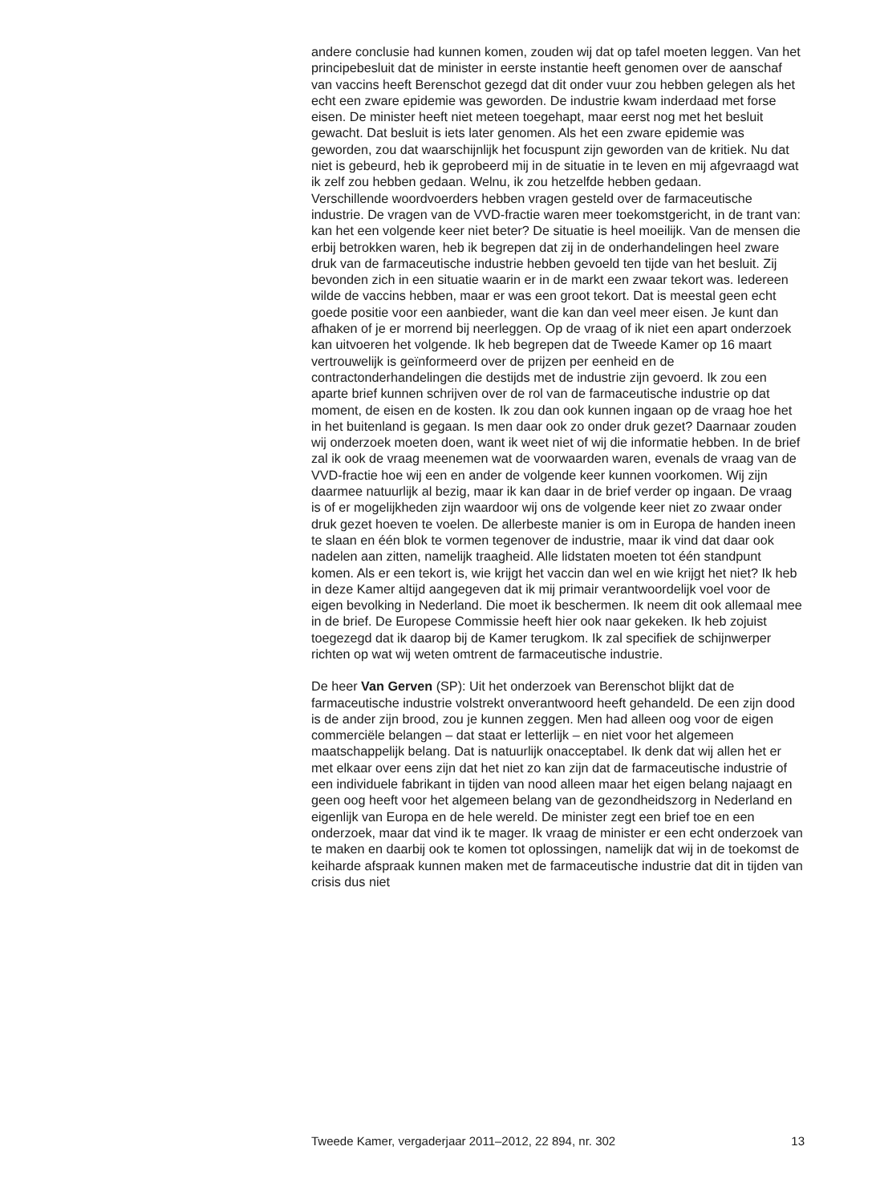andere conclusie had kunnen komen, zouden wij dat op tafel moeten leggen. Van het principebesluit dat de minister in eerste instantie heeft genomen over de aanschaf van vaccins heeft Berenschot gezegd dat dit onder vuur zou hebben gelegen als het echt een zware epidemie was geworden. De industrie kwam inderdaad met forse eisen. De minister heeft niet meteen toegehapt, maar eerst nog met het besluit gewacht. Dat besluit is iets later genomen. Als het een zware epidemie was geworden, zou dat waarschijnlijk het focuspunt zijn geworden van de kritiek. Nu dat niet is gebeurd, heb ik geprobeerd mij in de situatie in te leven en mij afgevraagd wat ik zelf zou hebben gedaan. Welnu, ik zou hetzelfde hebben gedaan.
Verschillende woordvoerders hebben vragen gesteld over de farmaceutische industrie. De vragen van de VVD-fractie waren meer toekomstgericht, in de trant van: kan het een volgende keer niet beter? De situatie is heel moeilijk. Van de mensen die erbij betrokken waren, heb ik begrepen dat zij in de onderhandelingen heel zware druk van de farmaceutische industrie hebben gevoeld ten tijde van het besluit. Zij bevonden zich in een situatie waarin er in de markt een zwaar tekort was. Iedereen wilde de vaccins hebben, maar er was een groot tekort. Dat is meestal geen echt goede positie voor een aanbieder, want die kan dan veel meer eisen. Je kunt dan afhaken of je er morrend bij neerleggen. Op de vraag of ik niet een apart onderzoek kan uitvoeren het volgende. Ik heb begrepen dat de Tweede Kamer op 16 maart vertrouwelijk is geïnformeerd over de prijzen per eenheid en de contractonderhandelingen die destijds met de industrie zijn gevoerd. Ik zou een aparte brief kunnen schrijven over de rol van de farmaceutische industrie op dat moment, de eisen en de kosten. Ik zou dan ook kunnen ingaan op de vraag hoe het in het buitenland is gegaan. Is men daar ook zo onder druk gezet? Daarnaar zouden wij onderzoek moeten doen, want ik weet niet of wij die informatie hebben. In de brief zal ik ook de vraag meenemen wat de voorwaarden waren, evenals de vraag van de VVD-fractie hoe wij een en ander de volgende keer kunnen voorkomen. Wij zijn daarmee natuurlijk al bezig, maar ik kan daar in de brief verder op ingaan. De vraag is of er mogelijkheden zijn waardoor wij ons de volgende keer niet zo zwaar onder druk gezet hoeven te voelen. De allerbeste manier is om in Europa de handen ineen te slaan en één blok te vormen tegenover de industrie, maar ik vind dat daar ook nadelen aan zitten, namelijk traagheid. Alle lidstaten moeten tot één standpunt komen. Als er een tekort is, wie krijgt het vaccin dan wel en wie krijgt het niet? Ik heb in deze Kamer altijd aangegeven dat ik mij primair verantwoordelijk voel voor de eigen bevolking in Nederland. Die moet ik beschermen. Ik neem dit ook allemaal mee in de brief. De Europese Commissie heeft hier ook naar gekeken. Ik heb zojuist toegezegd dat ik daarop bij de Kamer terugkom. Ik zal specifiek de schijnwerper richten op wat wij weten omtrent de farmaceutische industrie.
De heer Van Gerven (SP): Uit het onderzoek van Berenschot blijkt dat de farmaceutische industrie volstrekt onverantwoord heeft gehandeld. De een zijn dood is de ander zijn brood, zou je kunnen zeggen. Men had alleen oog voor de eigen commerciële belangen – dat staat er letterlijk – en niet voor het algemeen maatschappelijk belang. Dat is natuurlijk onacceptabel. Ik denk dat wij allen het er met elkaar over eens zijn dat het niet zo kan zijn dat de farmaceutische industrie of een individuele fabrikant in tijden van nood alleen maar het eigen belang najaagt en geen oog heeft voor het algemeen belang van de gezondheidszorg in Nederland en eigenlijk van Europa en de hele wereld. De minister zegt een brief toe en een onderzoek, maar dat vind ik te mager. Ik vraag de minister er een echt onderzoek van te maken en daarbij ook te komen tot oplossingen, namelijk dat wij in de toekomst de keiharde afspraak kunnen maken met de farmaceutische industrie dat dit in tijden van crisis dus niet
Tweede Kamer, vergaderjaar 2011–2012, 22 894, nr. 302 13